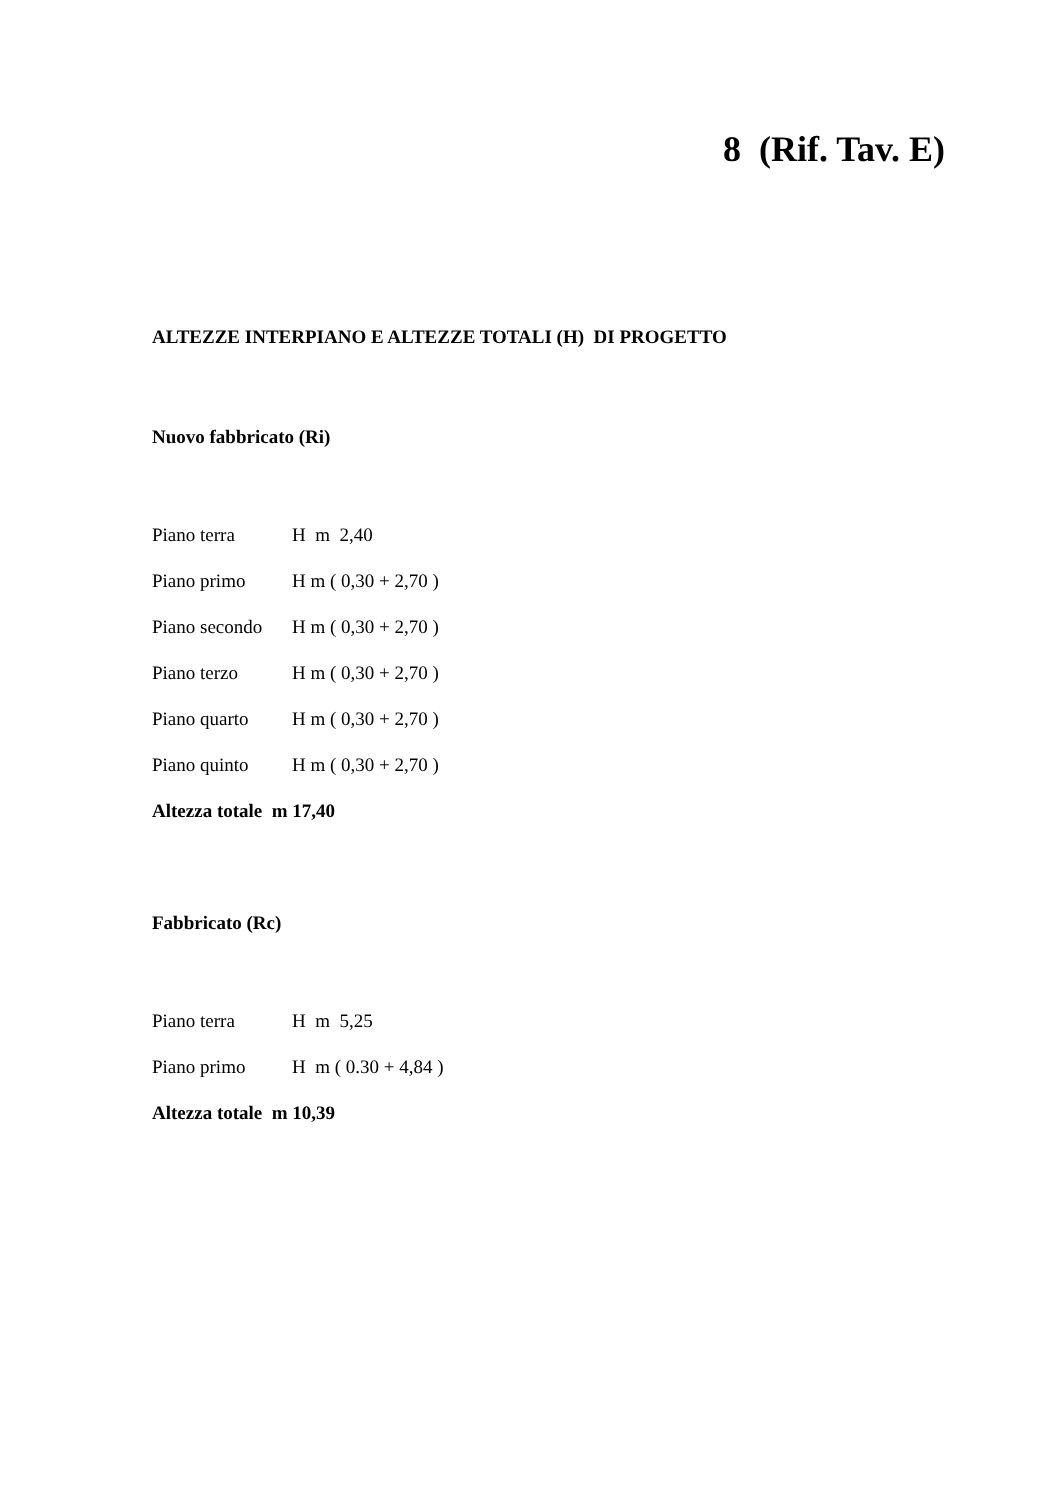8 (Rif. Tav. E)
ALTEZZE INTERPIANO E ALTEZZE TOTALI (H) DI PROGETTO
Nuovo fabbricato (Ri)
Piano terra H m 2,40
Piano primo H m ( 0,30 + 2,70 )
Piano secondo H m ( 0,30 + 2,70 )
Piano terzo H m ( 0,30 + 2,70 )
Piano quarto H m ( 0,30 + 2,70 )
Piano quinto H m ( 0,30 + 2,70 )
Altezza totale m 17,40
Fabbricato (Rc)
Piano terra H m 5,25
Piano primo H m ( 0.30 + 4,84 )
Altezza totale m 10,39